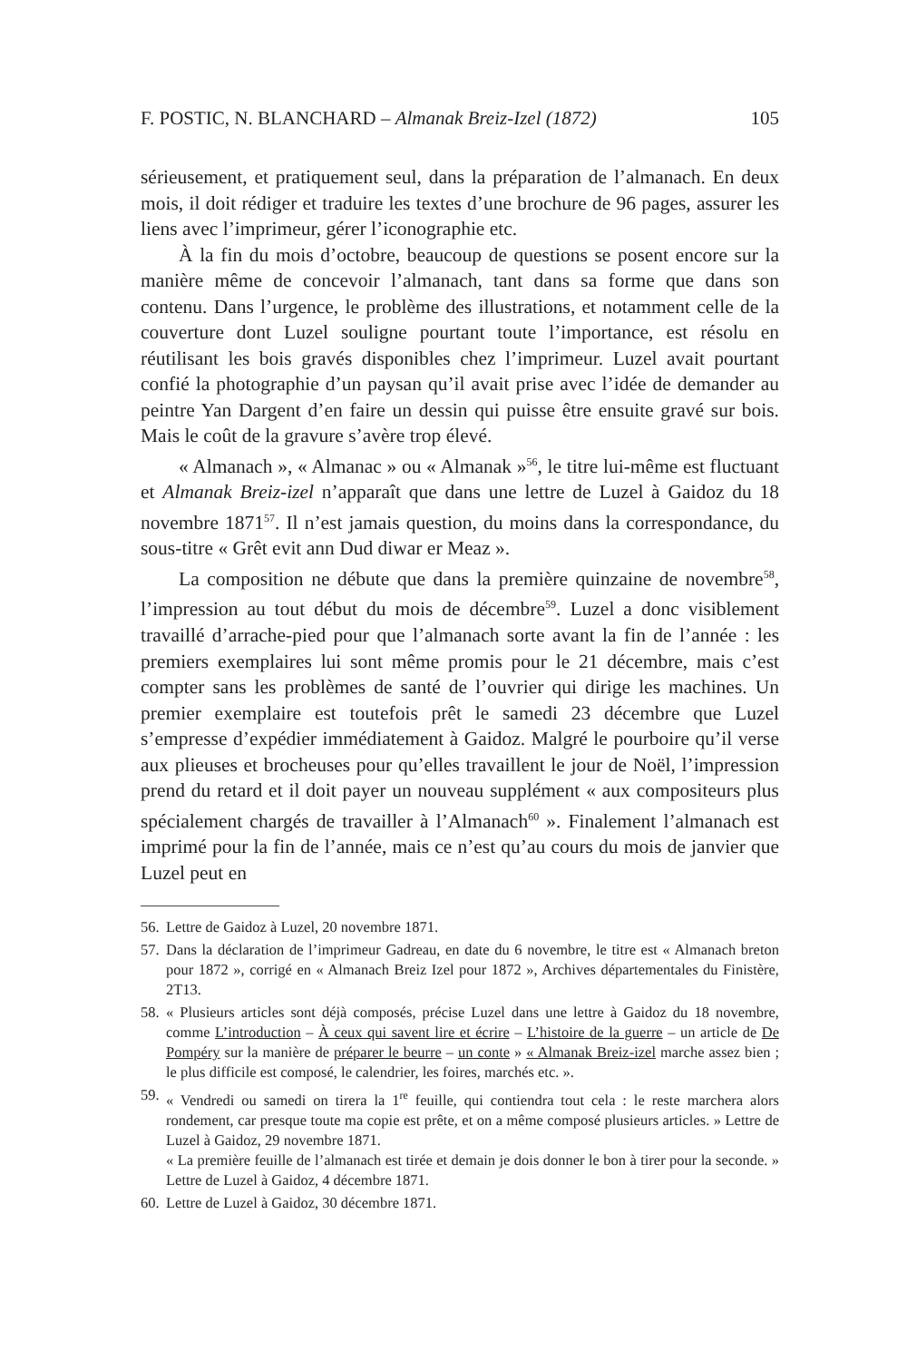F. POSTIC, N. BLANCHARD – Almanak Breiz-Izel (1872) 105
sérieusement, et pratiquement seul, dans la préparation de l’almanach. En deux mois, il doit rédiger et traduire les textes d’une brochure de 96 pages, assurer les liens avec l’imprimeur, gérer l’iconographie etc.
À la fin du mois d’octobre, beaucoup de questions se posent encore sur la manière même de concevoir l’almanach, tant dans sa forme que dans son contenu. Dans l’urgence, le problème des illustrations, et notamment celle de la couverture dont Luzel souligne pourtant toute l’importance, est résolu en réutilisant les bois gravés disponibles chez l’imprimeur. Luzel avait pourtant confié la photographie d’un paysan qu’il avait prise avec l’idée de demander au peintre Yan Dargent d’en faire un dessin qui puisse être ensuite gravé sur bois. Mais le coût de la gravure s’avère trop élevé.
« Almanach », « Almanac » ou « Almanak »<sup>56</sup>, le titre lui-même est fluctuant et Almanak Breiz-izel n’apparaît que dans une lettre de Luzel à Gaidoz du 18 novembre 1871<sup>57</sup>. Il n’est jamais question, du moins dans la correspondance, du sous-titre « Grêt evit ann Dud diwar er Meaz ».
La composition ne débute que dans la première quinzaine de novembre<sup>58</sup>, l’impression au tout début du mois de décembre<sup>59</sup>. Luzel a donc visiblement travaillé d’arrache-pied pour que l’almanach sorte avant la fin de l’année : les premiers exemplaires lui sont même promis pour le 21 décembre, mais c’est compter sans les problèmes de santé de l’ouvrier qui dirige les machines. Un premier exemplaire est toutefois prêt le samedi 23 décembre que Luzel s’empresse d’expédier immédiatement à Gaidoz. Malgré le pourboire qu’il verse aux plieuses et brocheuses pour qu’elles travaillent le jour de Noël, l’impression prend du retard et il doit payer un nouveau supplément « aux compositeurs plus spécialement chargés de travailler à l’Almanach<sup>60</sup> ». Finalement l’almanach est imprimé pour la fin de l’année, mais ce n’est qu’au cours du mois de janvier que Luzel peut en
56.
Lettre de Gaidoz à Luzel, 20 novembre 1871.
57.
Dans la déclaration de l’imprimeur Gadreau, en date du 6 novembre, le titre est « Almanach breton pour 1872 », corrigé en « Almanach Breiz Izel pour 1872 », Archives départementales du Finistère, 2T13.
58.
« Plusieurs articles sont déjà composés, précise Luzel dans une lettre à Gaidoz du 18 novembre, comme L’introduction – À ceux qui savent lire et écrire – L’histoire de la guerre – un article de De Pompéry sur la manière de préparer le beurre – un conte » « Almanak Breiz-izel marche assez bien ; le plus difficile est composé, le calendrier, les foires, marchés etc. ».
59.
« Vendredi ou samedi on tirera la 1<sup>re</sup> feuille, qui contiendra tout cela : le reste marchera alors rondement, car presque toute ma copie est prête, et on a même composé plusieurs articles. » Lettre de Luzel à Gaidoz, 29 novembre 1871.
« La première feuille de l’almanach est tirée et demain je dois donner le bon à tirer pour la seconde. » Lettre de Luzel à Gaidoz, 4 décembre 1871.
60.
Lettre de Luzel à Gaidoz, 30 décembre 1871.